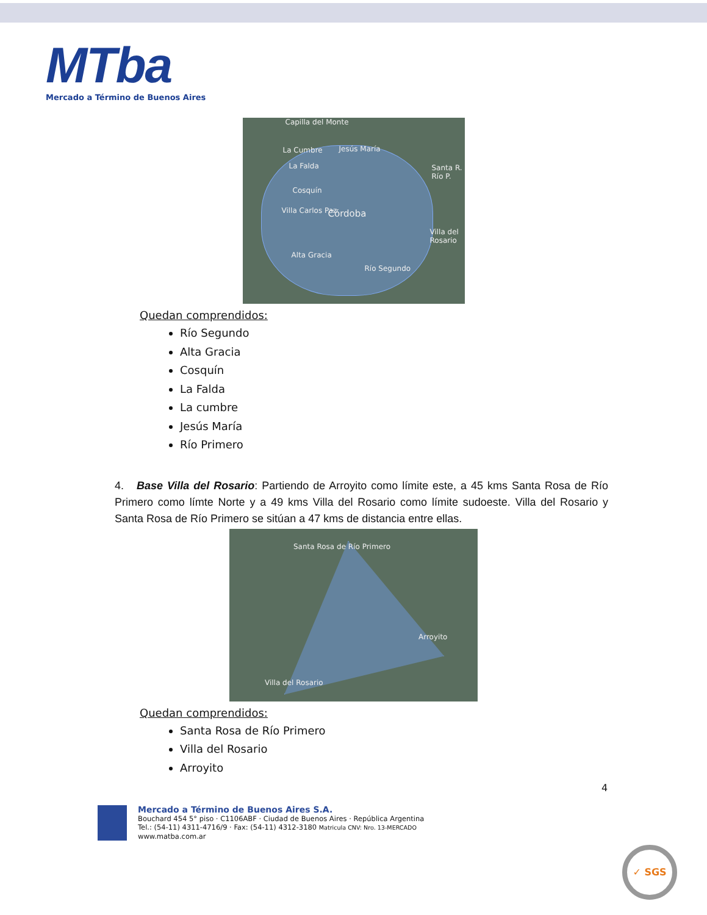MTba
Mercado a Término de Buenos Aires
Capilla del Monte
La Cumbre Jesús María
La Falda
Cosquín
Villa Carlos Paz Córdoba
Alta Gracia
Río Segundo
Santa R. Río P.
Villa del Rosario
Quedan comprendidos:
Río Segundo
Alta Gracia
Cosquín
La Falda
La cumbre
Jesús María
Río Primero
4. Base Villa del Rosario: Partiendo de Arroyito como límite este, a 45 kms Santa Rosa de Río Primero como límte Norte y a 49 kms Villa del Rosario como límite sudoeste. Villa del Rosario y Santa Rosa de Río Primero se sitúan a 47 kms de distancia entre ellas.
Santa Rosa de Río Primero
Arroyito
Villa del Rosario
Quedan comprendidos:
Santa Rosa de Río Primero
Villa del Rosario
Arroyito
4
Mercado a Término de Buenos Aires S.A.
Bouchard 454 5° piso · C1106ABF · Ciudad de Buenos Aires · República Argentina
Tel.: (54-11) 4311-4716/9 · Fax: (54-11) 4312-3180 Matricula CNV: Nro. 13-MERCADO
www.matba.com.ar
✓ SGS